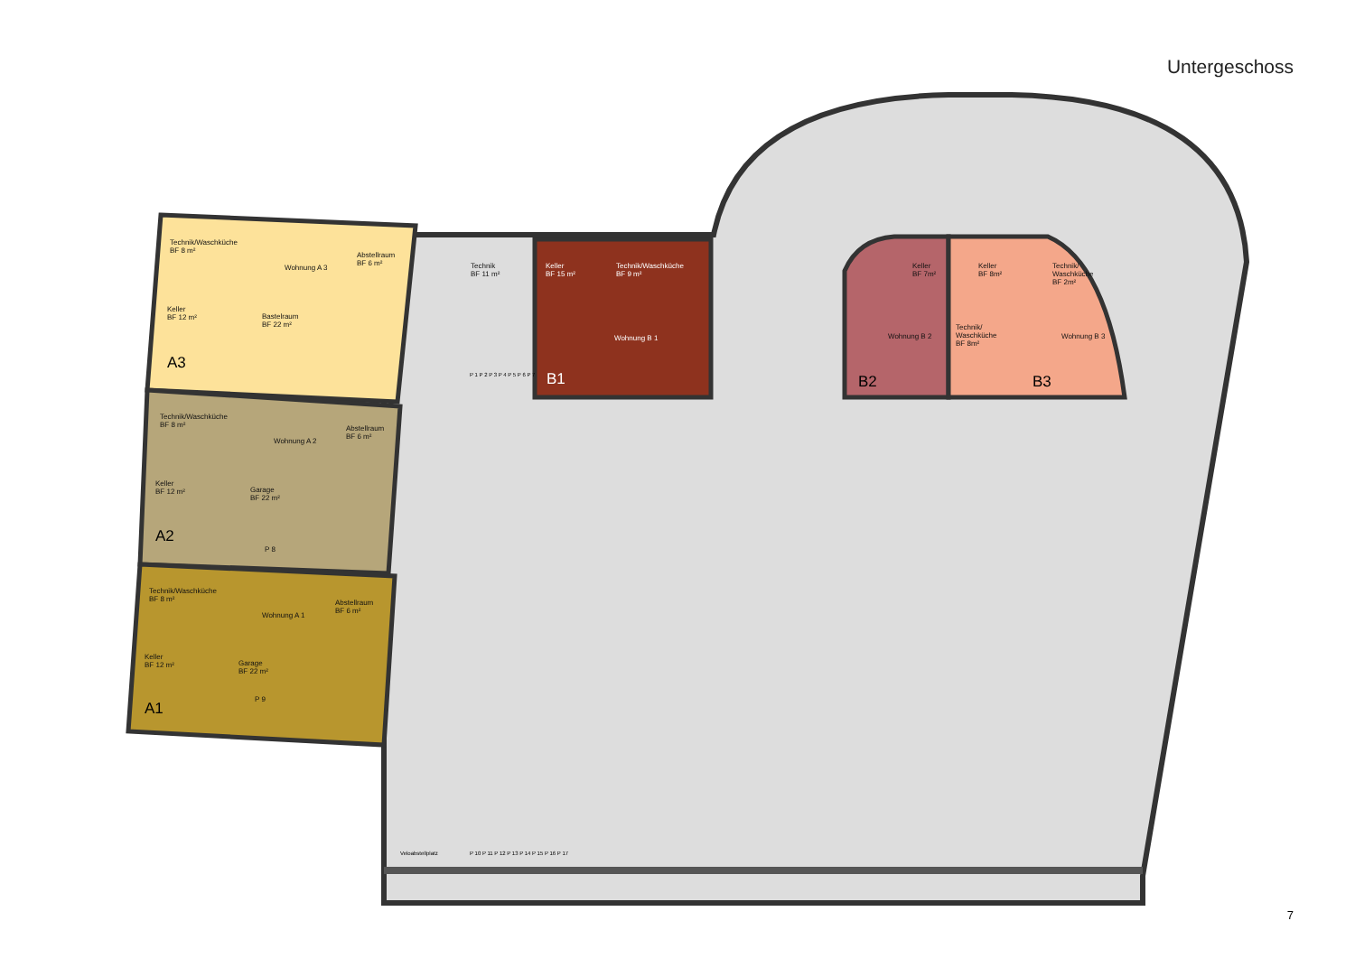Untergeschoss
Technik/Waschküche
BF 8 m²
Abstellraum
BF 6 m²
Wohnung A 3
Keller
BF 12 m²
Bastelraum
BF 22 m²
A3
Technik/Waschküche
BF 8 m²
Abstellraum
BF 6 m²
Wohnung A 2
Keller
BF 12 m²
Garage
BF 22 m²
P 8
A2
Technik/Waschküche
BF 8 m²
Abstellraum
BF 6 m²
Wohnung A 1
Keller
BF 12 m²
Garage
BF 22 m²
P 9
A1
Technik
BF 11 m²
Keller
BF 15 m²
Technik/Waschküche
BF 9 m²
Wohnung B 1
B1
Keller
BF 7m²
Keller
BF 8m²
Technik/
Waschküche
BF 2m²
Wohnung B 2
Technik/
Waschküche
BF 8m²
Wohnung B 3
B2 B3
Veloabstellplatz
P 10 P 11 P 12 P 13 P 14 P 15 P 16 P 17
P 1 P 2 P 3 P 4 P 5 P 6 P 7
7